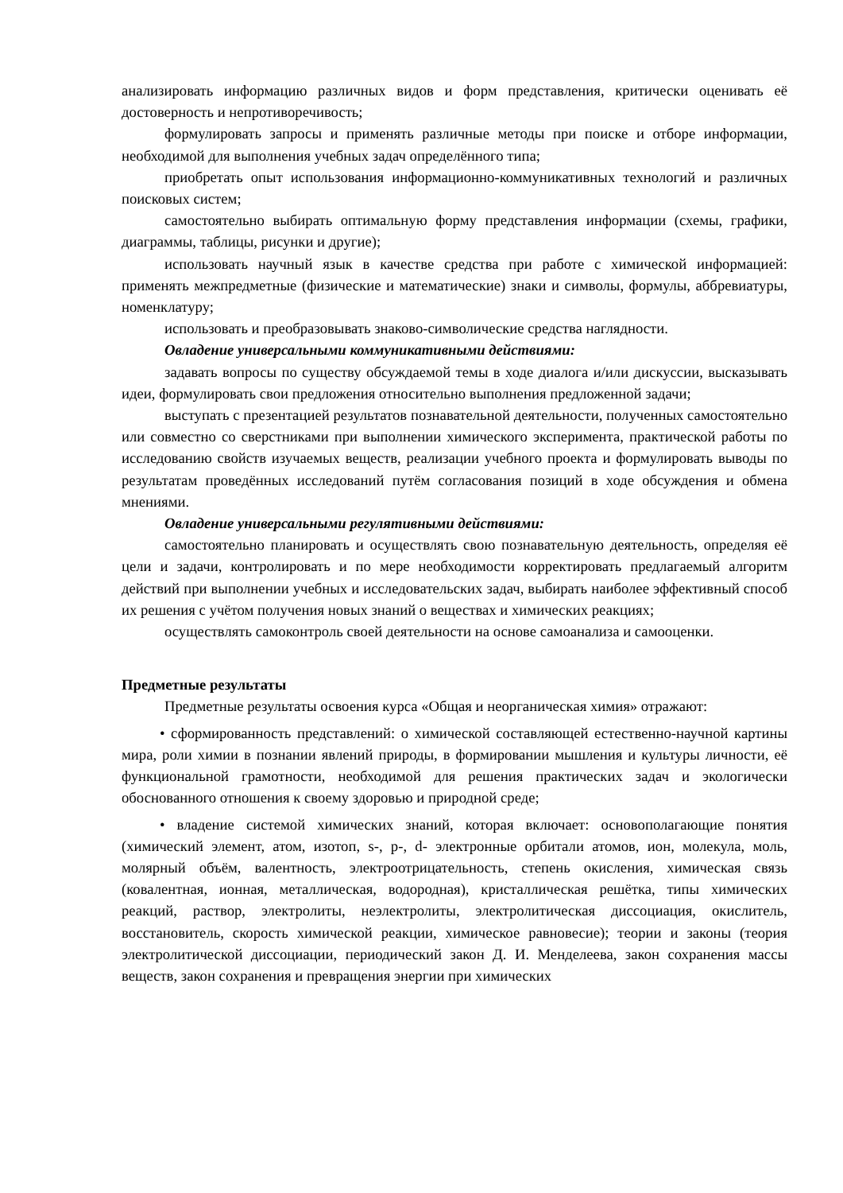анализировать информацию различных видов и форм представления, критически оценивать её достоверность и непротиворечивость;
формулировать запросы и применять различные методы при поиске и отборе информации, необходимой для выполнения учебных задач определённого типа;
приобретать опыт использования информационно-коммуникативных технологий и различных поисковых систем;
самостоятельно выбирать оптимальную форму представления информации (схемы, графики, диаграммы, таблицы, рисунки и другие);
использовать научный язык в качестве средства при работе с химической информацией: применять межпредметные (физические и математические) знаки и символы, формулы, аббревиатуры, номенклатуру;
использовать и преобразовывать знаково-символические средства наглядности.
Овладение универсальными коммуникативными действиями:
задавать вопросы по существу обсуждаемой темы в ходе диалога и/или дискуссии, высказывать идеи, формулировать свои предложения относительно выполнения предложенной задачи;
выступать с презентацией результатов познавательной деятельности, полученных самостоятельно или совместно со сверстниками при выполнении химического эксперимента, практической работы по исследованию свойств изучаемых веществ, реализации учебного проекта и формулировать выводы по результатам проведённых исследований путём согласования позиций в ходе обсуждения и обмена мнениями.
Овладение универсальными регулятивными действиями:
самостоятельно планировать и осуществлять свою познавательную деятельность, определяя её цели и задачи, контролировать и по мере необходимости корректировать предлагаемый алгоритм действий при выполнении учебных и исследовательских задач, выбирать наиболее эффективный способ их решения с учётом получения новых знаний о веществах и химических реакциях;
осуществлять самоконтроль своей деятельности на основе самоанализа и самооценки.
Предметные результаты
Предметные результаты освоения курса «Общая и неорганическая химия» отражают:
• сформированность представлений: о химической составляющей естественно-научной картины мира, роли химии в познании явлений природы, в формировании мышления и культуры личности, её функциональной грамотности, необходимой для решения практических задач и экологически обоснованного отношения к своему здоровью и природной среде;
• владение системой химических знаний, которая включает: основополагающие понятия (химический элемент, атом, изотоп, s-, p-, d- электронные орбитали атомов, ион, молекула, моль, молярный объём, валентность, электроотрицательность, степень окисления, химическая связь (ковалентная, ионная, металлическая, водородная), кристаллическая решётка, типы химических реакций, раствор, электролиты, неэлектролиты, электролитическая диссоциация, окислитель, восстановитель, скорость химической реакции, химическое равновесие); теории и законы (теория электролитической диссоциации, периодический закон Д. И. Менделеева, закон сохранения массы веществ, закон сохранения и превращения энергии при химических